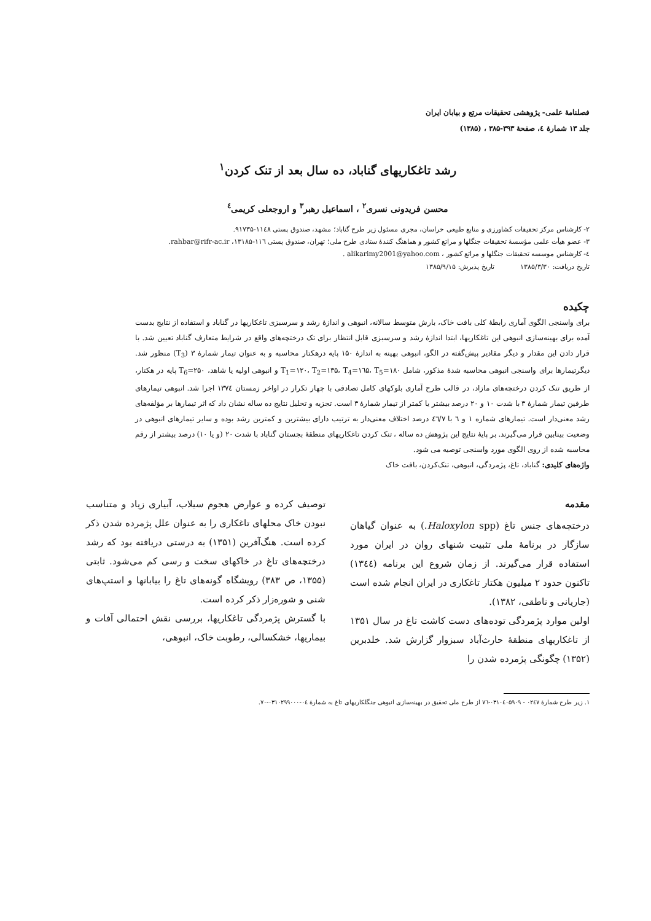فصلنامهٔ علمی- پژوهشی تحقیقات مرتع و بیابان ایران
جلد ۱۳ شمارهٔ ٤، صفحهٔ ۳۹۳-۳۸۵ ، (۱۳۸۵)
رشد تاغکاریهای گناباد، ده سال بعد از تنک کردن<sup>۱</sup>
محسن فریدونی نسری<sup>۲</sup> ، اسماعیل رهبر<sup>۳</sup> و اروجعلی کریمی<sup>٤</sup>
۲- کارشناس مرکز تحقیقات کشاورزی و منابع طبیعی خراسان، مجری مسئول زیر طرح گناباد؛ مشهد، صندوق پستی ۱۱٤۸-۹۱۷۳۵.
۳- عضو هیأت علمی مؤسسهٔ تحقیقات جنگلها و مراتع کشور و هماهنگ کنندهٔ ستادی طرح ملی؛ تهران، صندوق پستی ۱۱٦-۱۳۱۸۵، rahbar@rifr-ac.ir.
٤- کارشناس موسسه تحقیقات جنگلها و مراتع کشور ، alikarimy2001@yahoo.com .
تاریخ دریافت: ۱۳۸۵/۳/۳۰ تاریخ پذیرش: ۱۳۸۵/۹/۱۵
چکیده
برای واسنجی الگوی آماری رابطهٔ کلی بافت خاک، بارش متوسط سالانه، انبوهی و اندازهٔ رشد و سرسبزی تاغکاریها در گناباد و استفاده از نتایج بدست آمده برای بهینه‌سازی انبوهی این تاغکاریها، ابتدا اندازهٔ رشد و سرسبزی قابل انتظار برای تک درختچه‌های واقع در شرایط متعارف گناباد تعیین شد. با قرار دادن این مقدار و دیگر مقادیر پیش‌گفته در الگو، انبوهی بهینه به اندازهٔ ۱۵۰ پایه درهکتار محاسبه و به عنوان تیمار شمارهٔ ۳ (T<sub>3</sub>) منظور شد. دیگرتیمارها برای واسنجی انبوهی محاسبه شدهٔ مذکور، شامل T<sub>1</sub>=۱۲۰، T<sub>2</sub>=۱۳۵، T<sub>4</sub>=۱٦۵، T<sub>5</sub>=۱۸۰ و انبوهی اولیه یا شاهد، T<sub>6</sub>=۲۵۰ پایه در هکتار، از طریق تنک کردن درختچه‌های مازاد، در قالب طرح آماری بلوکهای کامل تصادفی با چهار تکرار در اواخر زمستان ۱۳۷٤ اجرا شد. انبوهی تیمارهای طرفین تیمار شمارهٔ ۳ با شدت ۱۰ و ۲۰ درصد بیشتر یا کمتر از تیمار شمارهٔ ۳ است. تجزیه و تحلیل نتایج ده ساله نشان داد که اثر تیمارها بر مؤلفه‌های رشد معنی‌دار است. تیمارهای شماره ۱ و ٦ با ٤٦/۷ درصد اختلاف معنی‌دار به ترتیب دارای بیشترین و کمترین رشد بوده و سایر تیمارهای انبوهی در وضعیت بینابین قرار می‌گیرند. بر پایهٔ نتایج این پژوهش ده ساله ، تنک کردن تاغکاریهای منطقهٔ بجستان گناباد با شدت ۲۰ (و یا ۱۰) درصد بیشتر از رقم محاسبه شده از روی الگوی مورد واسنجی توصیه می شود.
واژه‌های کلیدی: گناباد، تاغ، پژمردگی، انبوهی، تنک‌کردن، بافت خاک
مقدمه
درختچه‌های جنس تاغ (Haloxylon spp.) به عنوان گیاهان سازگار در برنامهٔ ملی تثبیت شنهای روان در ایران مورد استفاده قرار می‌گیرند. از زمان شروع این برنامه (۱۳٤٤) تاکنون حدود ۲ میلیون هکتار تاغکاری در ایران انجام شده است (جاریانی و ناطقی، ۱۳۸۲).
اولین موارد پژمردگی توده‌های دست کاشت تاغ در سال ۱۳۵۱ از تاغکاریهای منطقهٔ حارث‌آباد سبزوار گزارش شد. خلدبرین (۱۳۵۲) چگونگی پژمرده شدن را
توصیف کرده و عوارض هجوم سیلاب، آبیاری زیاد و متناسب نبودن خاک محلهای تاغکاری را به عنوان علل پژمرده شدن ذکر کرده است. هنگ‌آفرین (۱۳۵۱) به درستی دریافته بود که رشد درختچه‌های تاغ در خاکهای سخت و رسی کم می‌شود. ثابتی (۱۳۵۵، ص ۳۸۳) رویشگاه گونه‌های تاغ را بیابانها و استپ‌های شنی و شوره‌زار ذکر کرده است.
با گسترش پژمردگی تاغکاریها، بررسی نقش احتمالی آفات و بیماریها، خشکسالی، رطوبت خاک، انبوهی،
۱. زیر طرح شمارهٔ ۰۲٤۷ - ۰۳۱۰٤۰۵۹۰۹-۷٦ از طرح ملی تحقیق در بهینه‌سازی انبوهی جنگلکاریهای تاغ به شمارهٔ ۰٤-۰۳۱۰۲۹۹۰۰۰-۷۰.